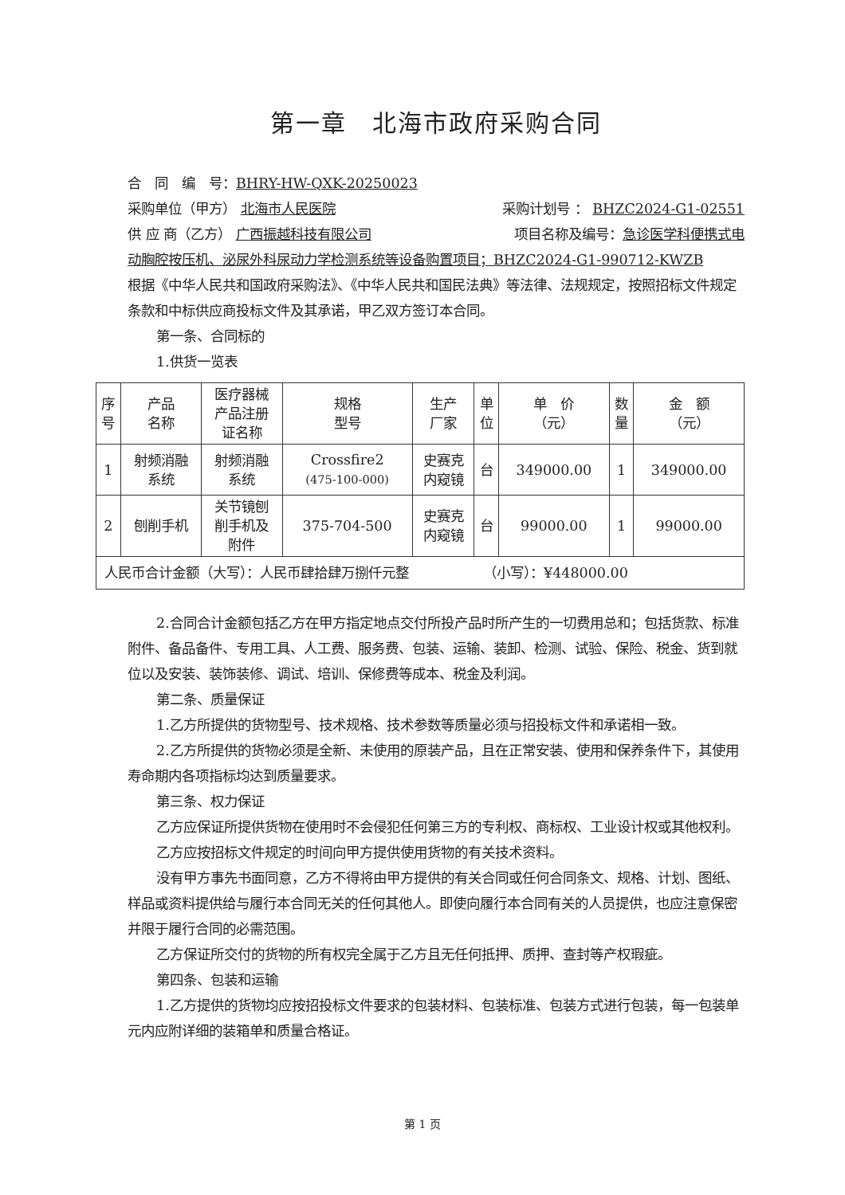第一章　北海市政府采购合同
合　同　编　号：BHRY-HW-QXK-20250023
采购单位（甲方） 北海市人民医院 采购计划号 ： BHZC2024-G1-02551
供 应 商（乙方） 广西振越科技有限公司 项目名称及编号：急诊医学科便携式电
动胸腔按压机、泌尿外科尿动力学检测系统等设备购置项目；BHZC2024-G1-990712-KWZB
根据《中华人民共和国政府采购法》、《中华人民共和国民法典》等法律、法规规定，按照招标文件规定条款和中标供应商投标文件及其承诺，甲乙双方签订本合同。
第一条、合同标的
1.供货一览表
| 序 号 | 产品 名称 | 医疗器械 产品注册 证名称 | 规格 型号 | 生产 厂家 | 单 位 | 单 价 （元） | 数 量 | 金 额 （元） |
| --- | --- | --- | --- | --- | --- | --- | --- | --- |
| 1 | 射频消融 系统 | 射频消融 系统 | Crossfire2 (475-100-000) | 史赛克 内窥镜 | 台 | 349000.00 | 1 | 349000.00 |
| 2 | 刨削手机 | 关节镜刨 削手机及 附件 | 375-704-500 | 史赛克 内窥镜 | 台 | 99000.00 | 1 | 99000.00 |
| 人民币合计金额（大写）：人民币肆拾肆万捌仟元整 （小写）：¥448000.00 | | | | | | | | |
2.合同合计金额包括乙方在甲方指定地点交付所投产品时所产生的一切费用总和；包括货款、标准附件、备品备件、专用工具、人工费、服务费、包装、运输、装卸、检测、试验、保险、税金、货到就位以及安装、装饰装修、调试、培训、保修费等成本、税金及利润。
第二条、质量保证
1.乙方所提供的货物型号、技术规格、技术参数等质量必须与招投标文件和承诺相一致。
2.乙方所提供的货物必须是全新、未使用的原装产品，且在正常安装、使用和保养条件下，其使用寿命期内各项指标均达到质量要求。
第三条、权力保证
乙方应保证所提供货物在使用时不会侵犯任何第三方的专利权、商标权、工业设计权或其他权利。
乙方应按招标文件规定的时间向甲方提供使用货物的有关技术资料。
没有甲方事先书面同意，乙方不得将由甲方提供的有关合同或任何合同条文、规格、计划、图纸、样品或资料提供给与履行本合同无关的任何其他人。即使向履行本合同有关的人员提供，也应注意保密并限于履行合同的必需范围。
乙方保证所交付的货物的所有权完全属于乙方且无任何抵押、质押、查封等产权瑕疵。
第四条、包装和运输
1.乙方提供的货物均应按招投标文件要求的包装材料、包装标准、包装方式进行包装，每一包装单元内应附详细的装箱单和质量合格证。
第 1 页